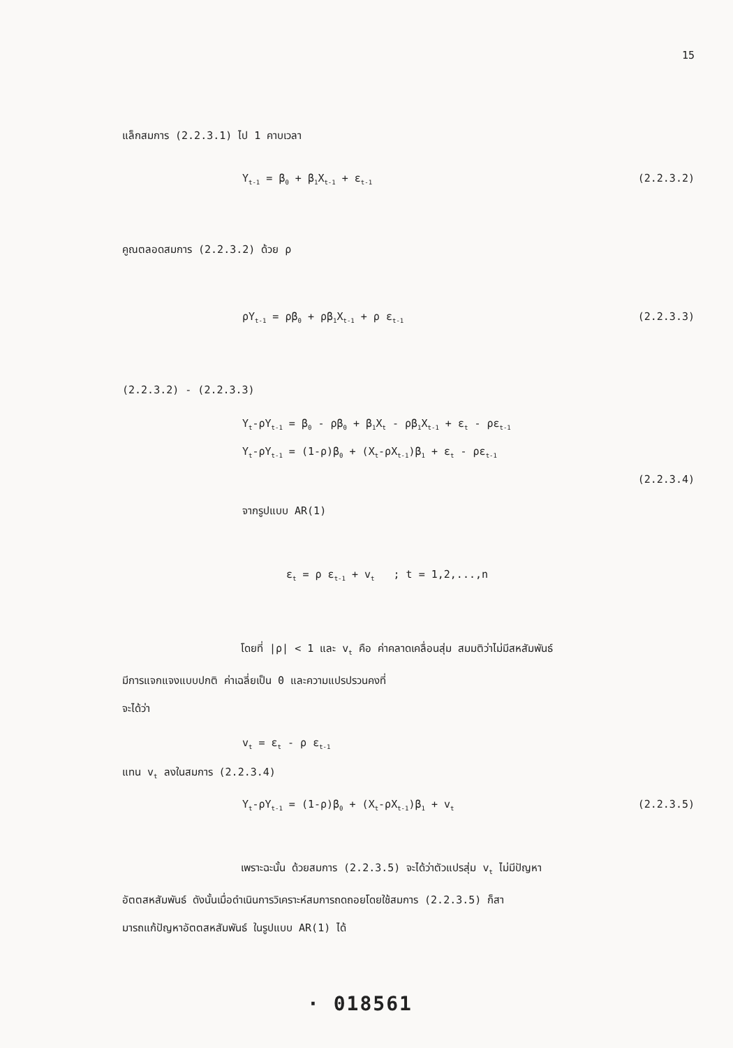15
แล็กสมการ (2.2.3.1) ไป 1 คาบเวลา
Y<sub>t-1</sub> = β<sub>0</sub> + β<sub>1</sub>X<sub>t-1</sub> + ε<sub>t-1</sub> (2.2.3.2)
คูณตลอดสมการ (2.2.3.2) ด้วย ρ
ρY<sub>t-1</sub> = ρβ<sub>0</sub> + ρβ<sub>1</sub>X<sub>t-1</sub> + ρ ε<sub>t-1</sub> (2.2.3.3)
(2.2.3.2) - (2.2.3.3)
Y<sub>t</sub>-ρY<sub>t-1</sub> = β<sub>0</sub> - ρβ<sub>0</sub> + β<sub>1</sub>X<sub>t</sub> - ρβ<sub>1</sub>X<sub>t-1</sub> + ε<sub>t</sub> - ρε<sub>t-1</sub>
Y<sub>t</sub>-ρY<sub>t-1</sub> = (1-ρ)β<sub>0</sub> + (X<sub>t</sub>-ρX<sub>t-1</sub>)β<sub>1</sub> + ε<sub>t</sub> - ρε<sub>t-1</sub>
(2.2.3.4)
จากรูปแบบ AR(1)
ε<sub>t</sub> = ρ ε<sub>t-1</sub> + v<sub>t</sub> ; t = 1,2,...,n
โดยที่ |ρ| < 1 และ v<sub>t</sub> คือ ค่าคลาดเคลื่อนสุ่ม สมมติว่าไม่มีสหสัมพันธ์
มีการแจกแจงแบบปกติ ค่าเฉลี่ยเป็น 0 และความแปรปรวนคงที่
จะได้ว่า
v<sub>t</sub> = ε<sub>t</sub> - ρ ε<sub>t-1</sub>
แทน v<sub>t</sub> ลงในสมการ (2.2.3.4)
Y<sub>t</sub>-ρY<sub>t-1</sub> = (1-ρ)β<sub>0</sub> + (X<sub>t</sub>-ρX<sub>t-1</sub>)β<sub>1</sub> + v<sub>t</sub> (2.2.3.5)
เพราะฉะนั้น ด้วยสมการ (2.2.3.5) จะได้ว่าตัวแปรสุ่ม v<sub>t</sub> ไม่มีปัญหา
อัตตสหสัมพันธ์ ดังนั้นเมื่อดำเนินการวิเคราะห์สมการถดถอยโดยใช้สมการ (2.2.3.5) ก็สา
มารถแก้ปัญหาอัตตสหสัมพันธ์ ในรูปแบบ AR(1) ได้
· 018561